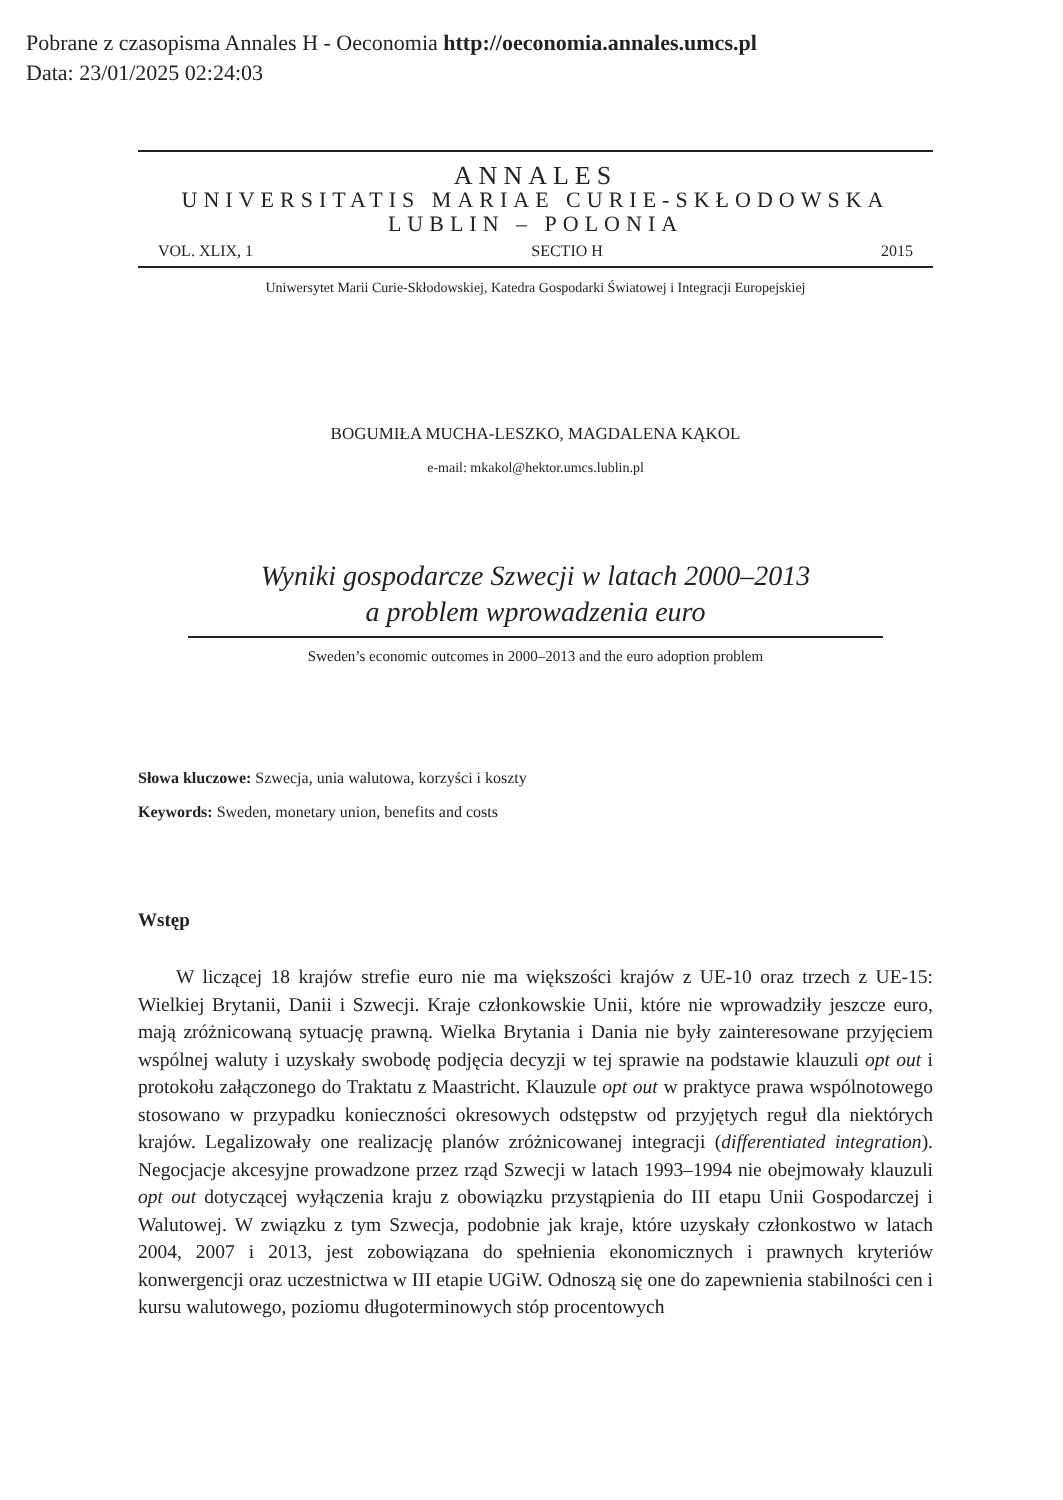Pobrane z czasopisma Annales H - Oeconomia http://oeconomia.annales.umcs.pl
Data: 23/01/2025 02:24:03
ANNALES
UNIVERSITATIS MARIAE CURIE-SKŁODOWSKA
LUBLIN – POLONIA
VOL. XLIX, 1 SECTIO H 2015
Uniwersytet Marii Curie-Skłodowskiej, Katedra Gospodarki Światowej i Integracji Europejskiej
BOGUMIŁA MUCHA-LESZKO, MAGDALENA KĄKOL
e-mail: mkakol@hektor.umcs.lublin.pl
Wyniki gospodarcze Szwecji w latach 2000–2013
a problem wprowadzenia euro
Sweden’s economic outcomes in 2000–2013 and the euro adoption problem
Słowa kluczowe: Szwecja, unia walutowa, korzyści i koszty
Keywords: Sweden, monetary union, benefits and costs
Wstęp
W liczącej 18 krajów strefie euro nie ma większości krajów z UE-10 oraz trzech z UE-15: Wielkiej Brytanii, Danii i Szwecji. Kraje członkowskie Unii, które nie wprowadziły jeszcze euro, mają zróżnicowaną sytuację prawną. Wielka Brytania i Dania nie były zainteresowane przyjęciem wspólnej waluty i uzyskały swobodę podjęcia decyzji w tej sprawie na podstawie klauzuli opt out i protokołu załączonego do Traktatu z Maastricht. Klauzule opt out w praktyce prawa wspólnotowego stosowano w przypadku konieczności okresowych odstępstw od przyjętych reguł dla niektórych krajów. Legalizowały one realizację planów zróżnicowanej integracji (differentiated integration). Negocjacje akcesyjne prowadzone przez rząd Szwecji w latach 1993–1994 nie obejmowały klauzuli opt out dotyczącej wyłączenia kraju z obowiązku przystąpienia do III etapu Unii Gospodarczej i Walutowej. W związku z tym Szwecja, podobnie jak kraje, które uzyskały członkostwo w latach 2004, 2007 i 2013, jest zobowiązana do spełnienia ekonomicznych i prawnych kryteriów konwergencji oraz uczestnictwa w III etapie UGiW. Odnoszą się one do zapewnienia stabilności cen i kursu walutowego, poziomu długoterminowych stóp procentowych